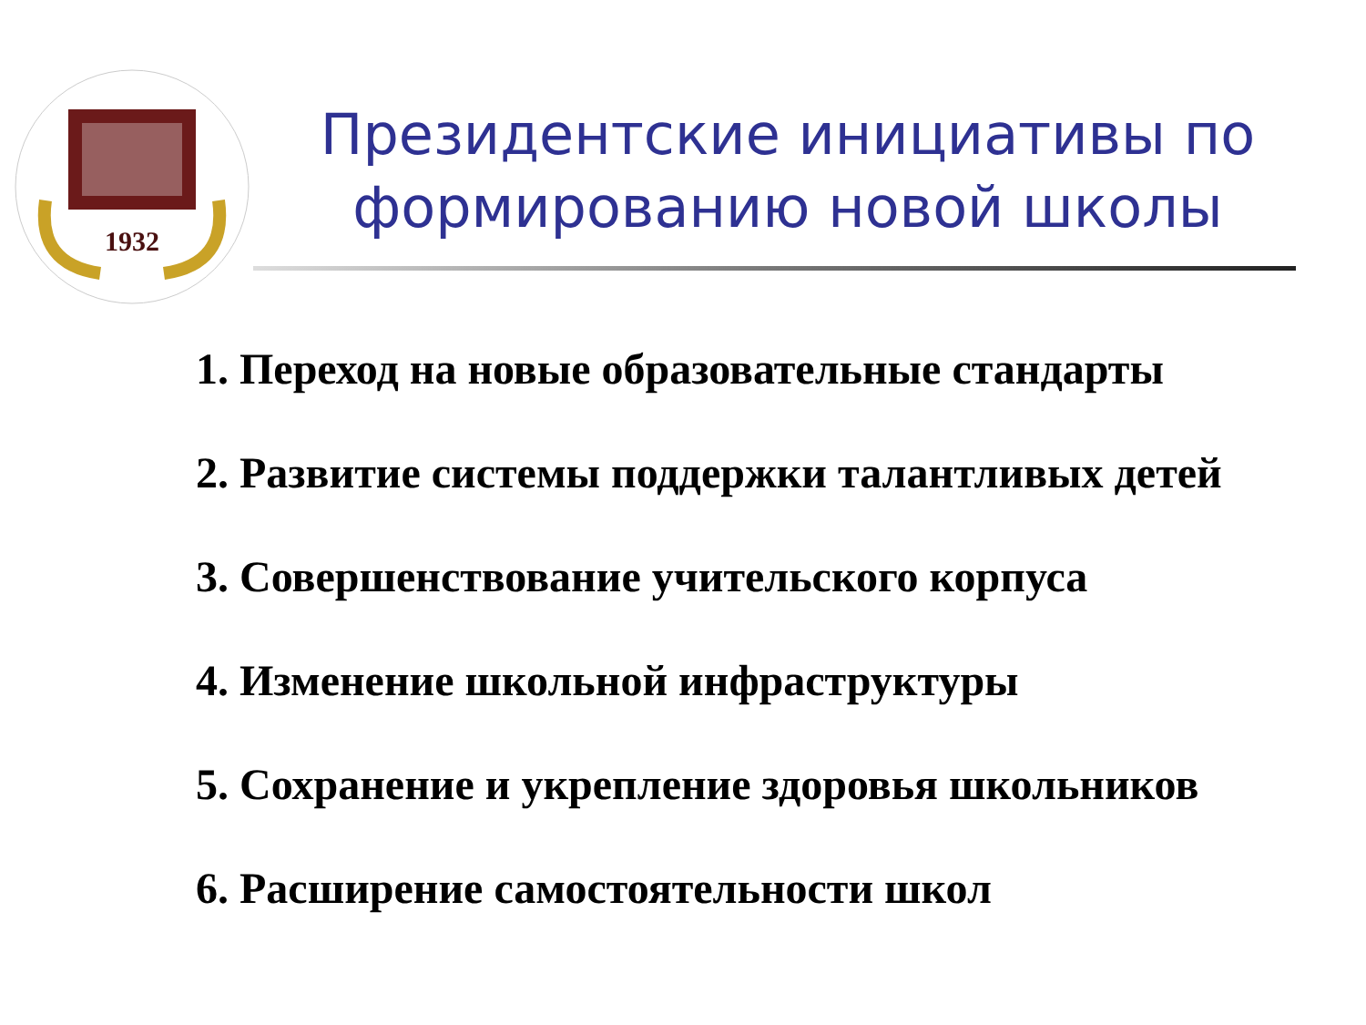1932
Президентские инициативы по формированию новой школы
1. Переход на новые образовательные стандарты
2. Развитие системы поддержки талантливых детей
3. Совершенствование учительского корпуса
4. Изменение школьной инфраструктуры
5. Сохранение и укрепление здоровья школьников
6. Расширение самостоятельности школ